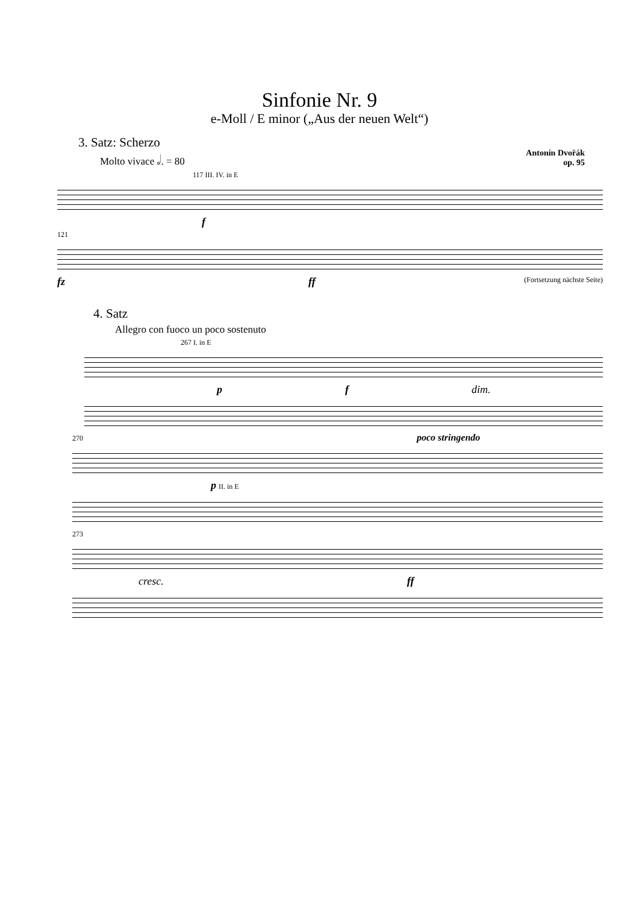Sinfonie Nr. 9
e-Moll / E minor („Aus der neuen Welt“)
3. Satz: Scherzo
Molto vivace 𝅗𝅥. = 80
Antonín Dvořák
op. 95
117 III. IV. in E
f
121
fz ff (Fortsetzung nächste Seite)
4. Satz
Allegro con fuoco un poco sostenuto
267 I. in E
p f dim.
270 poco stringendo
p II. in E
273
cresc. ff